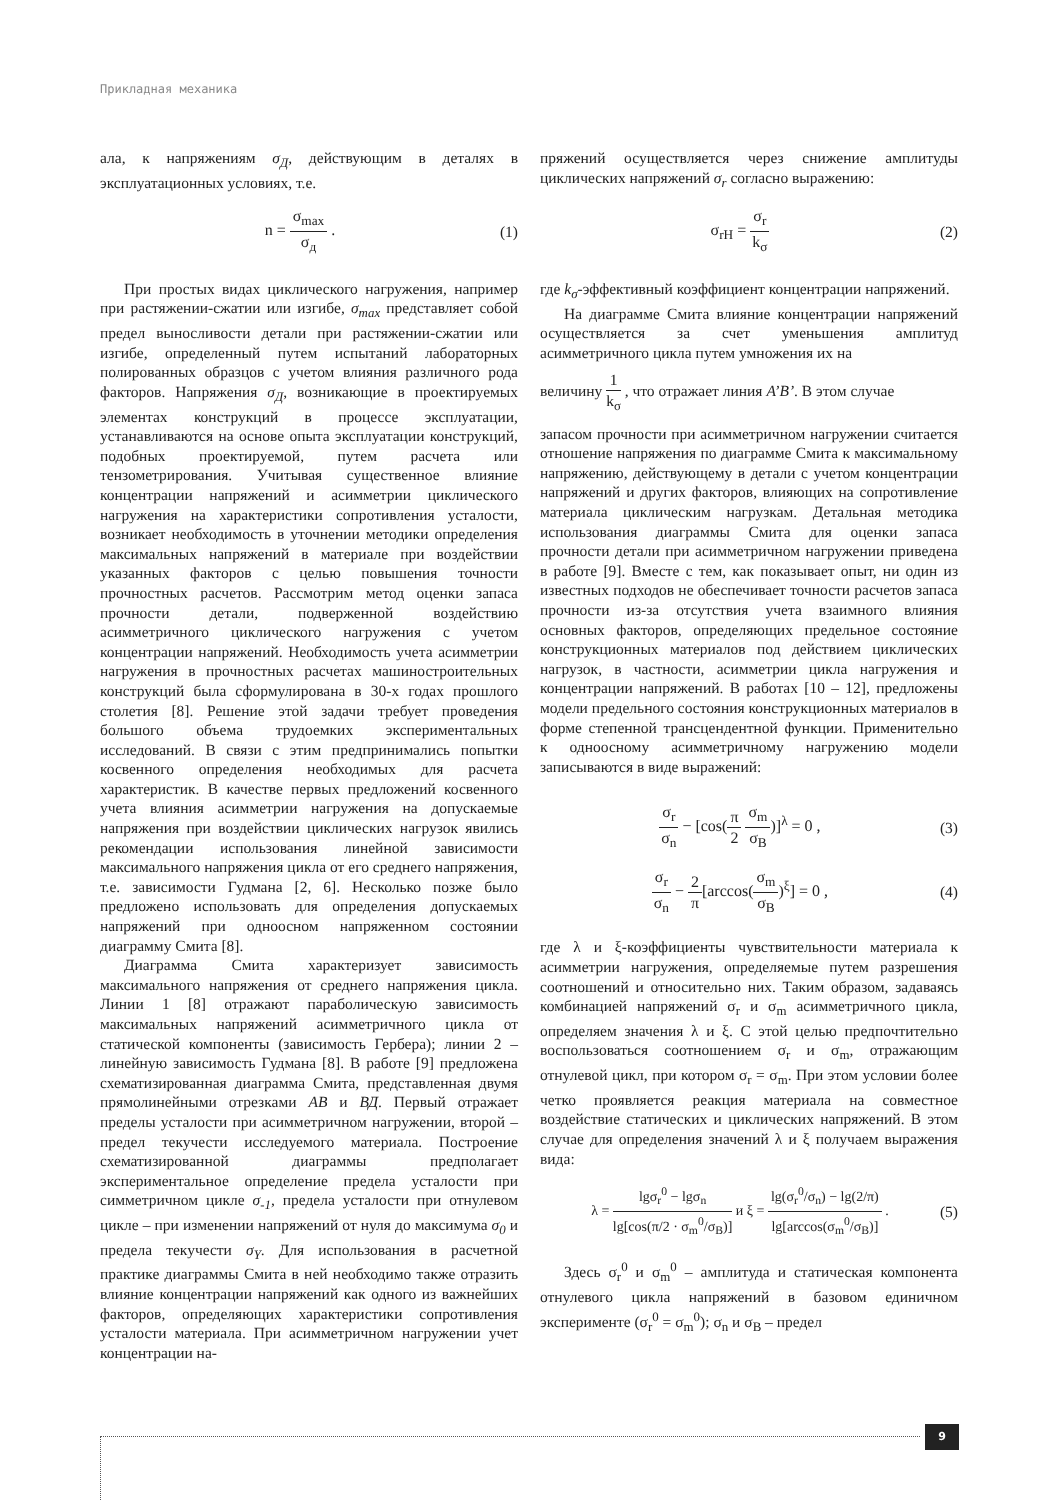Прикладная механика
ала, к напряжениям σ<sub>Д</sub>, действующим в деталях в эксплуатационных условиях, т.е.
n = σ<sub>max</sub> σ<sub>д</sub> . (1)
При простых видах циклического нагружения, например при растяжении-сжатии или изгибе, σ<sub>max</sub> представляет собой предел выносливости детали при растяжении-сжатии или изгибе, определенный путем испытаний лабораторных полированных образцов с учетом влияния различного рода факторов. Напряжения σ<sub>Д</sub>, возникающие в проектируемых элементах конструкций в процессе эксплуатации, устанавливаются на основе опыта эксплуатации конструкций, подобных проектируемой, путем расчета или тензометрирования. Учитывая существенное влияние концентрации напряжений и асимметрии циклического нагружения на характеристики сопротивления усталости, возникает необходимость в уточнении методики определения максимальных напряжений в материале при воздействии указанных факторов с целью повышения точности прочностных расчетов. Рассмотрим метод оценки запаса прочности детали, подверженной воздействию асимметричного циклического нагружения с учетом концентрации напряжений. Необходимость учета асимметрии нагружения в прочностных расчетах машиностроительных конструкций была сформулирована в 30-х годах прошлого столетия [8]. Решение этой задачи требует проведения большого объема трудоемких экспериментальных исследований. В связи с этим предпринимались попытки косвенного определения необходимых для расчета характеристик. В качестве первых предложений косвенного учета влияния асимметрии нагружения на допускаемые напряжения при воздействии циклических нагрузок явились рекомендации использования линейной зависимости максимального напряжения цикла от его среднего напряжения, т.е. зависимости Гудмана [2, 6]. Несколько позже было предложено использовать для определения допускаемых напряжений при одноосном напряженном состоянии диаграмму Смита [8].
Диаграмма Смита характеризует зависимость максимального напряжения от среднего напряжения цикла. Линии 1 [8] отражают параболическую зависимость максимальных напряжений асимметричного цикла от статической компоненты (зависимость Гербера); линии 2 – линейную зависимость Гудмана [8]. В работе [9] предложена схематизированная диаграмма Смита, представленная двумя прямолинейными отрезками АВ и ВД. Первый отражает пределы усталости при асимметричном нагружении, второй – предел текучести исследуемого материала. Построение схематизированной диаграммы предполагает экспериментальное определение предела усталости при симметричном цикле σ<sub>-1</sub>, предела усталости при отнулевом цикле – при изменении напряжений от нуля до максимума σ<sub>0</sub> и предела текучести σ<sub>Y</sub>. Для использования в расчетной практике диаграммы Смита в ней необходимо также отразить влияние концентрации напряжений как одного из важнейших факторов, определяющих характеристики сопротивления усталости материала. При асимметричном нагружении учет концентрации на-
пряжений осуществляется через снижение амплитуды циклических напряжений σ<sub>r</sub> согласно выражению:
σ<sub>rH</sub> = σ<sub>r</sub> k<sub>σ</sub> (2)
где k<sub>σ</sub>-эффективный коэффициент концентрации напряжений.
На диаграмме Смита влияние концентрации напряжений осуществляется за счет уменьшения амплитуд асимметричного цикла путем умножения их на
величину 1 k<sub>σ</sub> , что отражает линия А’В’. В этом случае
запасом прочности при асимметричном нагружении считается отношение напряжения по диаграмме Смита к максимальному напряжению, действующему в детали с учетом концентрации напряжений и других факторов, влияющих на сопротивление материала циклическим нагрузкам. Детальная методика использования диаграммы Смита для оценки запаса прочности детали при асимметричном нагружении приведена в работе [9]. Вместе с тем, как показывает опыт, ни один из известных подходов не обеспечивает точности расчетов запаса прочности из-за отсутствия учета взаимного влияния основных факторов, определяющих предельное состояние конструкционных материалов под действием циклических нагрузок, в частности, асимметрии цикла нагружения и концентрации напряжений. В работах [10 – 12], предложены модели предельного состояния конструкционных материалов в форме степенной трансцендентной функции. Применительно к одноосному асимметричному нагружению модели записываются в виде выражений:
σ<sub>r</sub> σ<sub>n</sub> − [cos(π 2 σ<sub>m</sub> σ<sub>B</sub>)]<sup>λ</sup> = 0 ,
(3)
σ<sub>r</sub> σ<sub>n</sub> − 2 π[arccos(σ<sub>m</sub> σ<sub>B</sub>)<sup>ξ</sup>] = 0 ,
(4)
где λ и ξ-коэффициенты чувствительности материала к асимметрии нагружения, определяемые путем разрешения соотношений и относительно них. Таким образом, задаваясь комбинацией напряжений σ<sub>r</sub> и σ<sub>m</sub> асимметричного цикла, определяем значения λ и ξ. С этой целью предпочтительно воспользоваться соотношением σ<sub>r</sub> и σ<sub>m</sub>, отражающим отнулевой цикл, при котором σ<sub>r</sub> = σ<sub>m</sub>. При этом условии более четко проявляется реакция материала на совместное воздействие статических и циклических напряжений. В этом случае для определения значений λ и ξ получаем выражения вида:
λ = lgσ<sub>r</sub><sup>0</sup> − lgσ<sub>n</sub> lg[cos(π/2 · σ<sub>m</sub><sup>0</sup>/σ<sub>B</sub>)] и ξ = lg(σ<sub>r</sub><sup>0</sup>/σ<sub>n</sub>) − lg(2/π) lg[arccos(σ<sub>m</sub><sup>0</sup>/σ<sub>B</sub>)] .
(5)
Здесь σ<sub>r</sub><sup>0</sup> и σ<sub>m</sub><sup>0</sup> – амплитуда и статическая компонента отнулевого цикла напряжений в базовом единичном эксперименте (σ<sub>r</sub><sup>0</sup> = σ<sub>m</sub><sup>0</sup>); σ<sub>n</sub> и σ<sub>B</sub> – предел
9